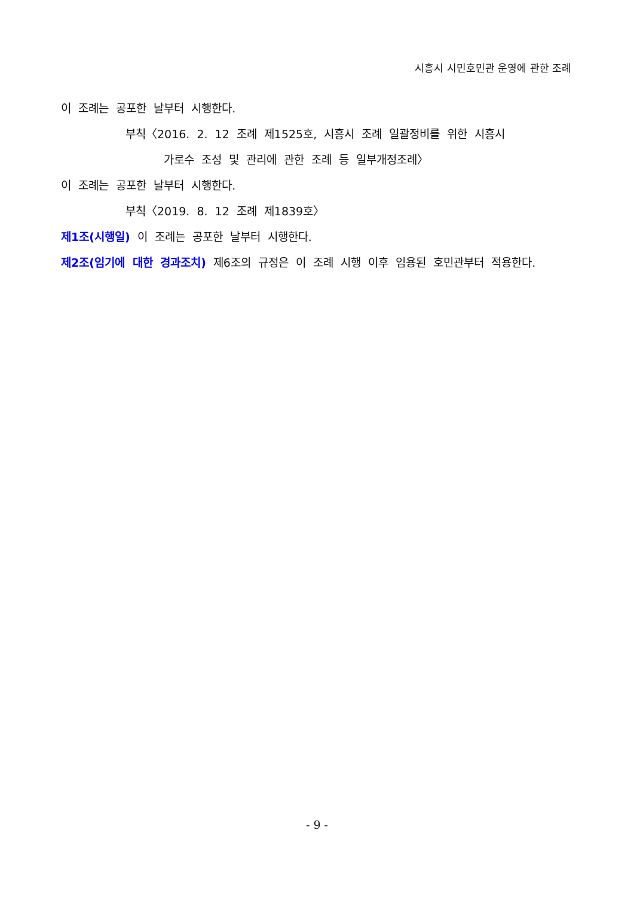시흥시 시민호민관 운영에 관한 조례
이 조례는 공포한 날부터 시행한다.
부칙〈2016. 2. 12 조례 제1525호, 시흥시 조례 일괄정비를 위한 시흥시
가로수 조성 및 관리에 관한 조례 등 일부개정조례〉
이 조례는 공포한 날부터 시행한다.
부칙〈2019. 8. 12 조례 제1839호〉
제1조(시행일) 이 조례는 공포한 날부터 시행한다.
제2조(임기에 대한 경과조치) 제6조의 규정은 이 조례 시행 이후 임용된 호민관부터 적용한다.
- 9 -